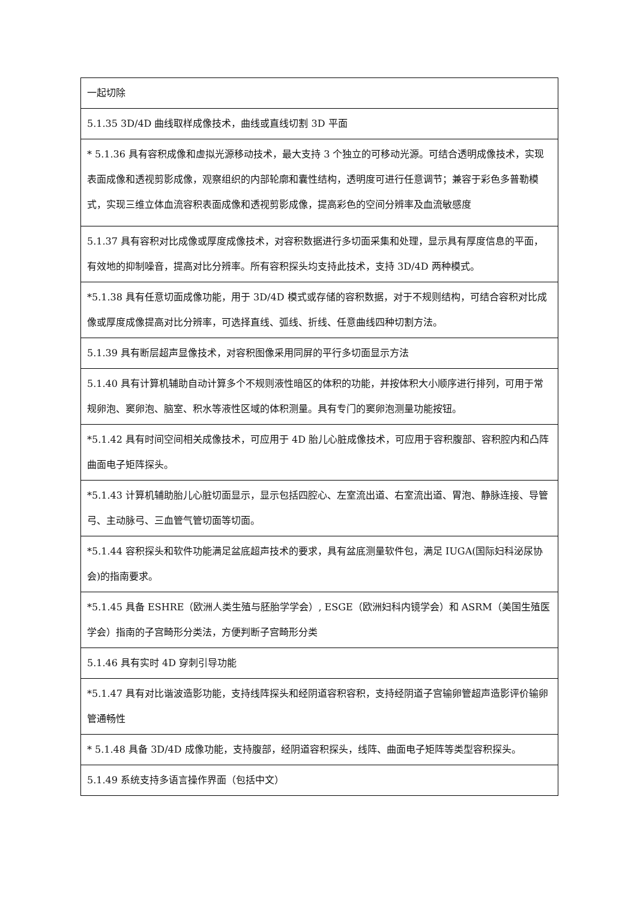| 一起切除 |
| 5.1.35 3D/4D 曲线取样成像技术，曲线或直线切割 3D 平面 |
| * 5.1.36 具有容积成像和虚拟光源移动技术，最大支持 3 个独立的可移动光源。可结合透明成像技术，实现表面成像和透视剪影成像，观察组织的内部轮廓和囊性结构，透明度可进行任意调节；兼容于彩色多普勒模式，实现三维立体血流容积表面成像和透视剪影成像，提高彩色的空间分辨率及血流敏感度 |
| 5.1.37 具有容积对比成像或厚度成像技术，对容积数据进行多切面采集和处理，显示具有厚度信息的平面，有效地的抑制噪音，提高对比分辨率。所有容积探头均支持此技术，支持 3D/4D 两种模式。 |
| *5.1.38 具有任意切面成像功能，用于 3D/4D 模式或存储的容积数据，对于不规则结构，可结合容积对比成像或厚度成像提高对比分辨率，可选择直线、弧线、折线、任意曲线四种切割方法。 |
| 5.1.39 具有断层超声显像技术，对容积图像采用同屏的平行多切面显示方法 |
| 5.1.40 具有计算机辅助自动计算多个不规则液性暗区的体积的功能，并按体积大小顺序进行排列，可用于常规卵泡、窦卵泡、脑室、积水等液性区域的体积测量。具有专门的窦卵泡测量功能按钮。 |
| *5.1.42 具有时间空间相关成像技术，可应用于 4D 胎儿心脏成像技术，可应用于容积腹部、容积腔内和凸阵曲面电子矩阵探头。 |
| *5.1.43 计算机辅助胎儿心脏切面显示，显示包括四腔心、左室流出道、右室流出道、胃泡、静脉连接、导管弓、主动脉弓、三血管气管切面等切面。 |
| *5.1.44 容积探头和软件功能满足盆底超声技术的要求，具有盆底测量软件包，满足 IUGA(国际妇科泌尿协会)的指南要求。 |
| *5.1.45 具备 ESHRE（欧洲人类生殖与胚胎学学会）, ESGE（欧洲妇科内镜学会）和 ASRM（美国生殖医学会）指南的子宫畸形分类法，方便判断子宫畸形分类 |
| 5.1.46 具有实时 4D 穿刺引导功能 |
| *5.1.47 具有对比谐波造影功能，支持线阵探头和经阴道容积容积，支持经阴道子宫输卵管超声造影评价输卵管通畅性 |
| * 5.1.48 具备 3D/4D 成像功能，支持腹部，经阴道容积探头，线阵、曲面电子矩阵等类型容积探头。 |
| 5.1.49 系统支持多语言操作界面（包括中文） |